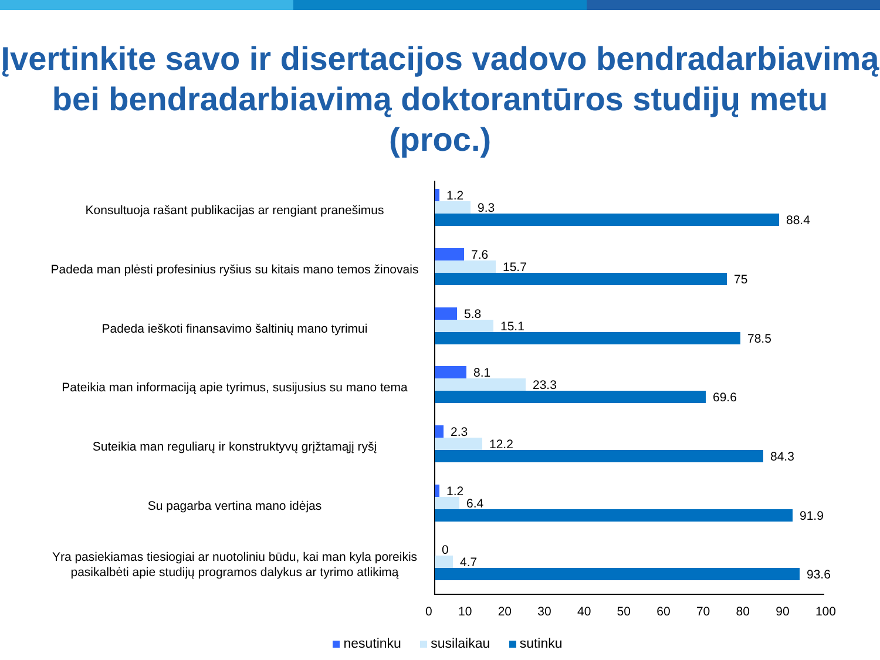Įvertinkite savo ir disertacijos vadovo bendradarbiavimą bei bendradarbiavimą doktorantūros studijų metu (proc.)
Konsultuoja rašant publikacijas ar rengiant pranešimus
1.2
9.3
88.4
Padeda man plėsti profesinius ryšius su kitais mano temos žinovais
7.6
15.7
75
Padeda ieškoti finansavimo šaltinių mano tyrimui
5.8
15.1
78.5
Pateikia man informaciją apie tyrimus, susijusius su mano tema
8.1
23.3
69.6
Suteikia man reguliarų ir konstruktyvų grįžtamąjį ryšį
2.3
12.2
84.3
Su pagarba vertina mano idėjas
1.2
6.4
91.9
Yra pasiekiamas tiesiogiai ar nuotoliniu būdu, kai man kyla poreikis pasikalbėti apie studijų programos dalykus ar tyrimo atlikimą
0
4.7
93.6
0 10 20 30 40 50 60 70 80 90 100
nesutinku susilaikau sutinku